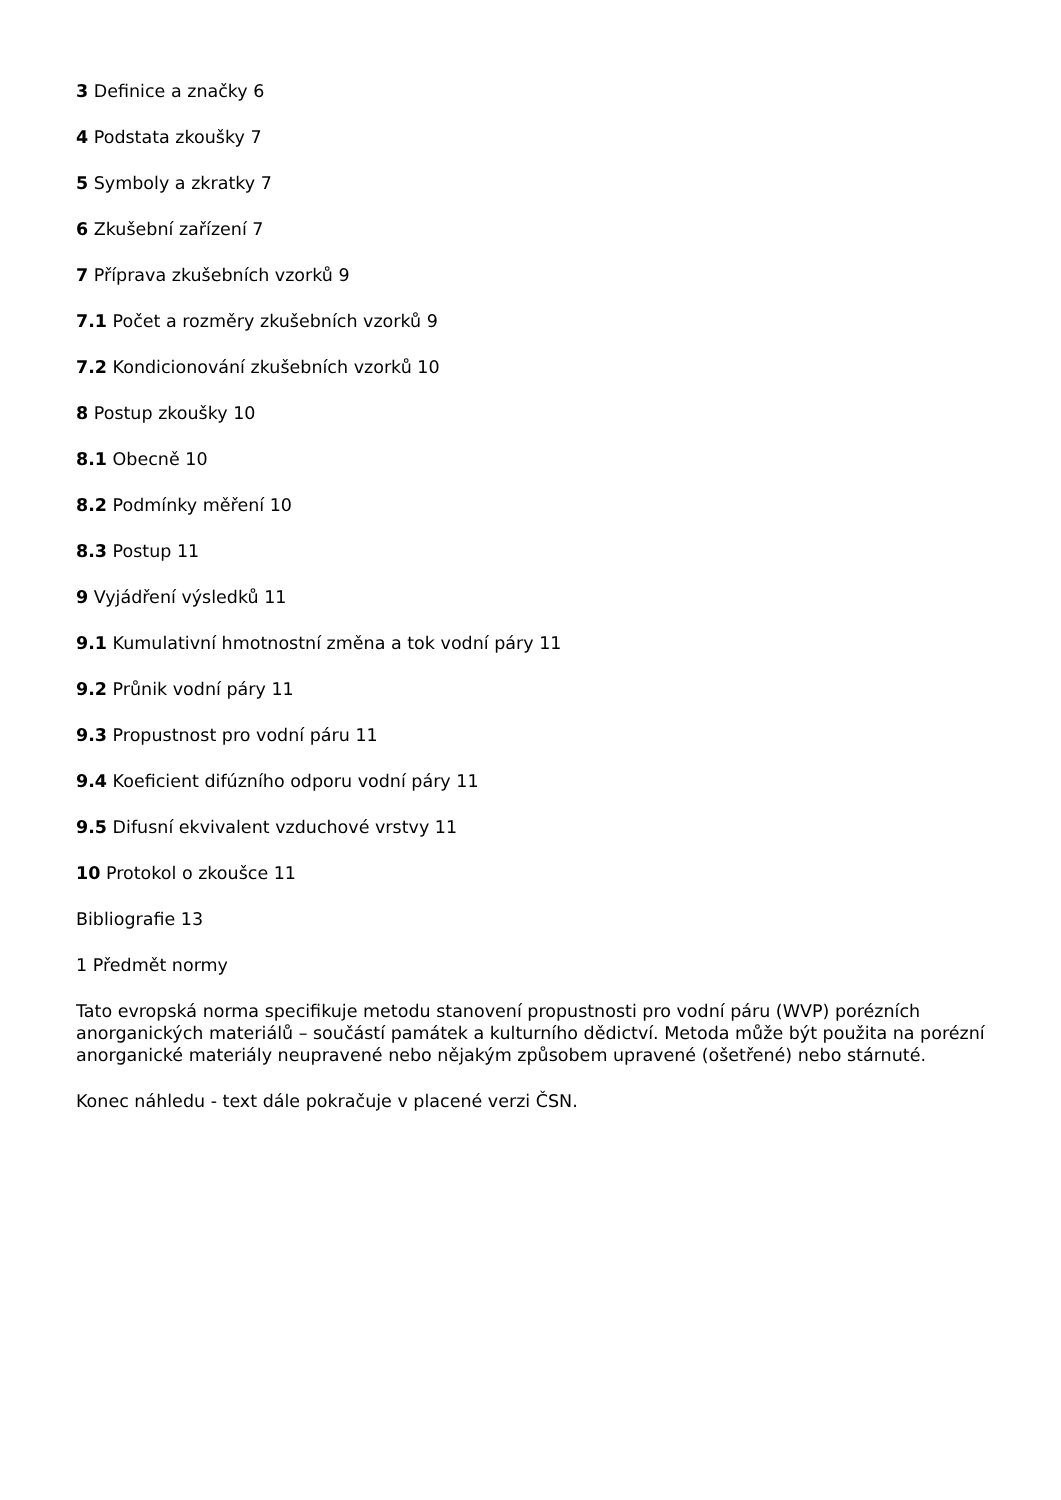3 Definice a značky 6
4 Podstata zkoušky 7
5 Symboly a zkratky 7
6 Zkušební zařízení 7
7 Příprava zkušebních vzorků 9
7.1 Počet a rozměry zkušebních vzorků 9
7.2 Kondicionování zkušebních vzorků 10
8 Postup zkoušky 10
8.1 Obecně 10
8.2 Podmínky měření 10
8.3 Postup 11
9 Vyjádření výsledků 11
9.1 Kumulativní hmotnostní změna a tok vodní páry 11
9.2 Průnik vodní páry 11
9.3 Propustnost pro vodní páru 11
9.4 Koeficient difúzního odporu vodní páry 11
9.5 Difusní ekvivalent vzduchové vrstvy 11
10 Protokol o zkoušce 11
Bibliografie 13
1 Předmět normy
Tato evropská norma specifikuje metodu stanovení propustnosti pro vodní páru (WVP) porézních anorganických materiálů – součástí památek a kulturního dědictví. Metoda může být použita na porézní anorganické materiály neupravené nebo nějakým způsobem upravené (ošetřené) nebo stárnuté.
Konec náhledu - text dále pokračuje v placené verzi ČSN.